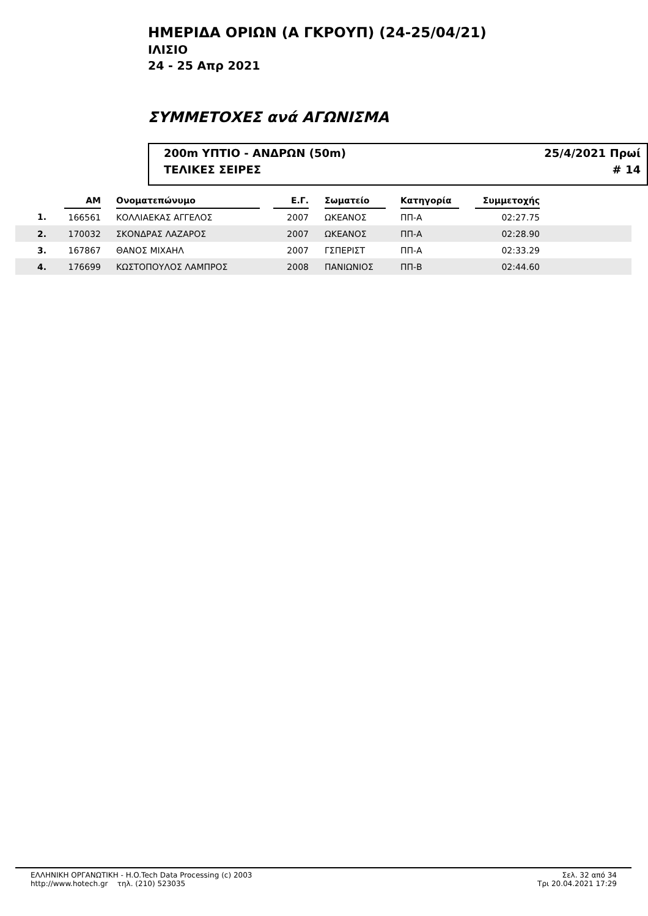ΗΜΕΡΙΔΑ ΟΡΙΩΝ (Α ΓΚΡΟΥΠ) (24-25/04/21)
ΙΛΙΣΙΟ
24 - 25 Απρ 2021
ΣΥΜΜΕΤΟΧΕΣ ανά ΑΓΩΝΙΣΜΑ
200m ΥΠΤΙΟ - ΑΝΔΡΩΝ (50m) 25/4/2021 Πρωί
ΤΕΛΙΚΕΣ ΣΕΙΡΕΣ # 14
| | ΑΜ | | Ονοματεπώνυμο | | Ε.Γ. | | Σωματείο | | Κατηγορία | | Συμμετοχής | |
| --- | --- | --- | --- | --- | --- | --- | --- | --- | --- | --- | --- | --- |
| 1. | 166561 | | ΚΟΛΛΙΑΕΚΑΣ ΑΓΓΕΛΟΣ | | 2007 | | ΩΚΕΑΝΟΣ | | ΠΠ-Α | | 02:27.75 | |
| 2. | 170032 | | ΣΚΟΝΔΡΑΣ ΛΑΖΑΡΟΣ | | 2007 | | ΩΚΕΑΝΟΣ | | ΠΠ-Α | | 02:28.90 | |
| 3. | 167867 | | ΘΑΝΟΣ ΜΙΧΑΗΛ | | 2007 | | ΓΣΠΕΡΙΣΤ | | ΠΠ-Α | | 02:33.29 | |
| 4. | 176699 | | ΚΩΣΤΟΠΟΥΛΟΣ ΛΑΜΠΡΟΣ | | 2008 | | ΠΑΝΙΩΝΙΟΣ | | ΠΠ-Β | | 02:44.60 | |
ΕΛΛΗΝΙΚΗ ΟΡΓΑΝΩΤΙΚΗ - H.O.Tech Data Processing (c) 2003
http://www.hotech.gr τηλ. (210) 523035
Σελ. 32 από 34
Τρι 20.04.2021 17:29